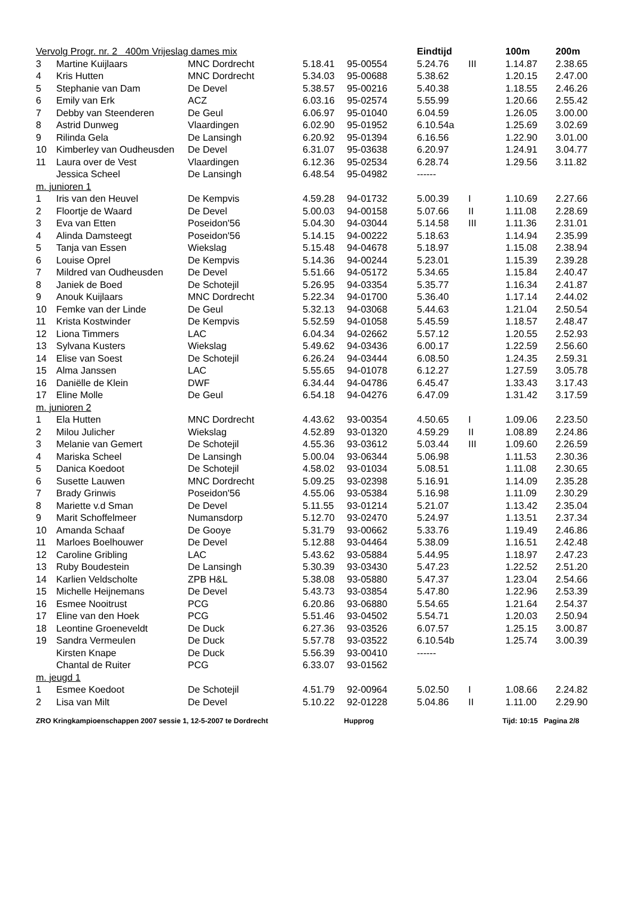| Vervolg Progr. nr. 2 400m Vrijeslag dames mix | | | | | Eindtijd | | 100m | 200m |
| --- | --- | --- | --- | --- | --- | --- | --- | --- |
| 3 | Martine Kuijlaars | MNC Dordrecht | 5.18.41 | 95-00554 | 5.24.76 | III | 1.14.87 | 2.38.65 |
| 4 | Kris Hutten | MNC Dordrecht | 5.34.03 | 95-00688 | 5.38.62 | | 1.20.15 | 2.47.00 |
| 5 | Stephanie van Dam | De Devel | 5.38.57 | 95-00216 | 5.40.38 | | 1.18.55 | 2.46.26 |
| 6 | Emily van Erk | ACZ | 6.03.16 | 95-02574 | 5.55.99 | | 1.20.66 | 2.55.42 |
| 7 | Debby van Steenderen | De Geul | 6.06.97 | 95-01040 | 6.04.59 | | 1.26.05 | 3.00.00 |
| 8 | Astrid Dunweg | Vlaardingen | 6.02.90 | 95-01952 | 6.10.54a | | 1.25.69 | 3.02.69 |
| 9 | Rilinda Gela | De Lansingh | 6.20.92 | 95-01394 | 6.16.56 | | 1.22.90 | 3.01.00 |
| 10 | Kimberley van Oudheusden | De Devel | 6.31.07 | 95-03638 | 6.20.97 | | 1.24.91 | 3.04.77 |
| 11 | Laura over de Vest | Vlaardingen | 6.12.36 | 95-02534 | 6.28.74 | | 1.29.56 | 3.11.82 |
| | Jessica Scheel | De Lansingh | 6.48.54 | 95-04982 | ------ | | | |
| m. junioren 1 | | | | | | | | |
| 1 | Iris van den Heuvel | De Kempvis | 4.59.28 | 94-01732 | 5.00.39 | I | 1.10.69 | 2.27.66 |
| 2 | Floortje de Waard | De Devel | 5.00.03 | 94-00158 | 5.07.66 | II | 1.11.08 | 2.28.69 |
| 3 | Eva van Etten | Poseidon'56 | 5.04.30 | 94-03044 | 5.14.58 | III | 1.11.36 | 2.31.01 |
| 4 | Alinda Damsteegt | Poseidon'56 | 5.14.15 | 94-00222 | 5.18.63 | | 1.14.94 | 2.35.99 |
| 5 | Tanja van Essen | Wiekslag | 5.15.48 | 94-04678 | 5.18.97 | | 1.15.08 | 2.38.94 |
| 6 | Louise Oprel | De Kempvis | 5.14.36 | 94-00244 | 5.23.01 | | 1.15.39 | 2.39.28 |
| 7 | Mildred van Oudheusden | De Devel | 5.51.66 | 94-05172 | 5.34.65 | | 1.15.84 | 2.40.47 |
| 8 | Janiek de Boed | De Schotejil | 5.26.95 | 94-03354 | 5.35.77 | | 1.16.34 | 2.41.87 |
| 9 | Anouk Kuijlaars | MNC Dordrecht | 5.22.34 | 94-01700 | 5.36.40 | | 1.17.14 | 2.44.02 |
| 10 | Femke van der Linde | De Geul | 5.32.13 | 94-03068 | 5.44.63 | | 1.21.04 | 2.50.54 |
| 11 | Krista Kostwinder | De Kempvis | 5.52.59 | 94-01058 | 5.45.59 | | 1.18.57 | 2.48.47 |
| 12 | Liona Timmers | LAC | 6.04.34 | 94-02662 | 5.57.12 | | 1.20.55 | 2.52.93 |
| 13 | Sylvana Kusters | Wiekslag | 5.49.62 | 94-03436 | 6.00.17 | | 1.22.59 | 2.56.60 |
| 14 | Elise van Soest | De Schotejil | 6.26.24 | 94-03444 | 6.08.50 | | 1.24.35 | 2.59.31 |
| 15 | Alma Janssen | LAC | 5.55.65 | 94-01078 | 6.12.27 | | 1.27.59 | 3.05.78 |
| 16 | Daniëlle de Klein | DWF | 6.34.44 | 94-04786 | 6.45.47 | | 1.33.43 | 3.17.43 |
| 17 | Eline Molle | De Geul | 6.54.18 | 94-04276 | 6.47.09 | | 1.31.42 | 3.17.59 |
| m. junioren 2 | | | | | | | | |
| 1 | Ela Hutten | MNC Dordrecht | 4.43.62 | 93-00354 | 4.50.65 | I | 1.09.06 | 2.23.50 |
| 2 | Milou Julicher | Wiekslag | 4.52.89 | 93-01320 | 4.59.29 | II | 1.08.89 | 2.24.86 |
| 3 | Melanie van Gemert | De Schotejil | 4.55.36 | 93-03612 | 5.03.44 | III | 1.09.60 | 2.26.59 |
| 4 | Mariska Scheel | De Lansingh | 5.00.04 | 93-06344 | 5.06.98 | | 1.11.53 | 2.30.36 |
| 5 | Danica Koedoot | De Schotejil | 4.58.02 | 93-01034 | 5.08.51 | | 1.11.08 | 2.30.65 |
| 6 | Susette Lauwen | MNC Dordrecht | 5.09.25 | 93-02398 | 5.16.91 | | 1.14.09 | 2.35.28 |
| 7 | Brady Grinwis | Poseidon'56 | 4.55.06 | 93-05384 | 5.16.98 | | 1.11.09 | 2.30.29 |
| 8 | Mariette v.d Sman | De Devel | 5.11.55 | 93-01214 | 5.21.07 | | 1.13.42 | 2.35.04 |
| 9 | Marit Schoffelmeer | Numansdorp | 5.12.70 | 93-02470 | 5.24.97 | | 1.13.51 | 2.37.34 |
| 10 | Amanda Schaaf | De Gooye | 5.31.79 | 93-00662 | 5.33.76 | | 1.19.49 | 2.46.86 |
| 11 | Marloes Boelhouwer | De Devel | 5.12.88 | 93-04464 | 5.38.09 | | 1.16.51 | 2.42.48 |
| 12 | Caroline Gribling | LAC | 5.43.62 | 93-05884 | 5.44.95 | | 1.18.97 | 2.47.23 |
| 13 | Ruby Boudestein | De Lansingh | 5.30.39 | 93-03430 | 5.47.23 | | 1.22.52 | 2.51.20 |
| 14 | Karlien Veldscholte | ZPB H&L | 5.38.08 | 93-05880 | 5.47.37 | | 1.23.04 | 2.54.66 |
| 15 | Michelle Heijnemans | De Devel | 5.43.73 | 93-03854 | 5.47.80 | | 1.22.96 | 2.53.39 |
| 16 | Esmee Nooitrust | PCG | 6.20.86 | 93-06880 | 5.54.65 | | 1.21.64 | 2.54.37 |
| 17 | Eline van den Hoek | PCG | 5.51.46 | 93-04502 | 5.54.71 | | 1.20.03 | 2.50.94 |
| 18 | Leontine Groeneveldt | De Duck | 6.27.36 | 93-03526 | 6.07.57 | | 1.25.15 | 3.00.87 |
| 19 | Sandra Vermeulen | De Duck | 5.57.78 | 93-03522 | 6.10.54b | | 1.25.74 | 3.00.39 |
| | Kirsten Knape | De Duck | 5.56.39 | 93-00410 | ------ | | | |
| | Chantal de Ruiter | PCG | 6.33.07 | 93-01562 | | | | |
| m. jeugd 1 | | | | | | | | |
| 1 | Esmee Koedoot | De Schotejil | 4.51.79 | 92-00964 | 5.02.50 | I | 1.08.66 | 2.24.82 |
| 2 | Lisa van Milt | De Devel | 5.10.22 | 92-01228 | 5.04.86 | II | 1.11.00 | 2.29.90 |
ZRO Kringkampioenschappen 2007 sessie 1, 12-5-2007 te Dordrecht Hupprog Tijd: 10:15 Pagina 2/8